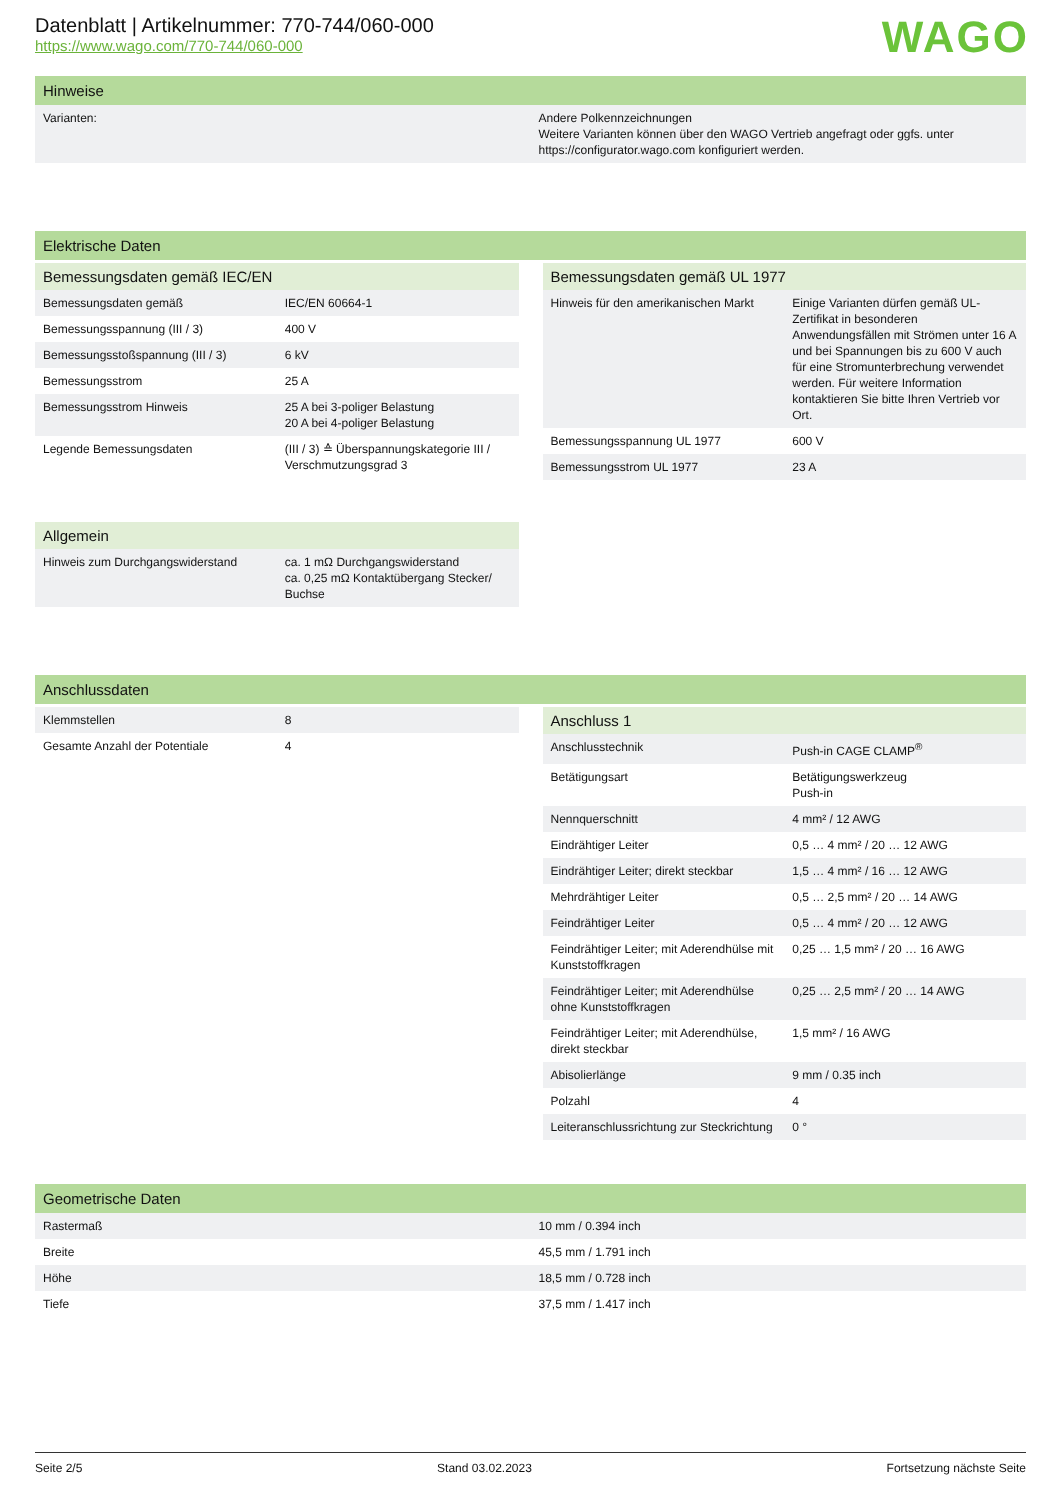WAGO
Datenblatt | Artikelnummer: 770-744/060-000
https://www.wago.com/770-744/060-000
Hinweise
| Varianten: | Andere Polkennzeichnungen Weitere Varianten können über den WAGO Vertrieb angefragt oder ggfs. unter https://configurator.wago.com konfiguriert werden. |
Elektrische Daten
Bemessungsdaten gemäß IEC/EN
| Bemessungsdaten gemäß | IEC/EN 60664-1 |
| Bemessungsspannung (III / 3) | 400 V |
| Bemessungsstoßspannung (III / 3) | 6 kV |
| Bemessungsstrom | 25 A |
| Bemessungsstrom Hinweis | 25 A bei 3-poliger Belastung 20 A bei 4-poliger Belastung |
| Legende Bemessungsdaten | (III / 3) ≙ Überspannungskategorie III / Verschmutzungsgrad 3 |
Allgemein
| Hinweis zum Durchgangswiderstand | ca. 1 mΩ Durchgangswiderstand ca. 0,25 mΩ Kontaktübergang Stecker/ Buchse |
Bemessungsdaten gemäß UL 1977
| Hinweis für den amerikanischen Markt | Einige Varianten dürfen gemäß UL-Zertifikat in besonderen Anwendungsfällen mit Strömen unter 16 A und bei Spannungen bis zu 600 V auch für eine Stromunterbrechung verwendet werden. Für weitere Information kontaktieren Sie bitte Ihren Vertrieb vor Ort. |
| Bemessungsspannung UL 1977 | 600 V |
| Bemessungsstrom UL 1977 | 23 A |
Anschlussdaten
| Klemmstellen | 8 |
| Gesamte Anzahl der Potentiale | 4 |
Anschluss 1
| Anschlusstechnik | Push-in CAGE CLAMP<sup>®</sup> |
| Betätigungsart | Betätigungswerkzeug Push-in |
| Nennquerschnitt | 4 mm² / 12 AWG |
| Eindrähtiger Leiter | 0,5 … 4 mm² / 20 … 12 AWG |
| Eindrähtiger Leiter; direkt steckbar | 1,5 … 4 mm² / 16 … 12 AWG |
| Mehrdrähtiger Leiter | 0,5 … 2,5 mm² / 20 … 14 AWG |
| Feindrähtiger Leiter | 0,5 … 4 mm² / 20 … 12 AWG |
| Feindrähtiger Leiter; mit Aderendhülse mit Kunststoffkragen | 0,25 … 1,5 mm² / 20 … 16 AWG |
| Feindrähtiger Leiter; mit Aderendhülse ohne Kunststoffkragen | 0,25 … 2,5 mm² / 20 … 14 AWG |
| Feindrähtiger Leiter; mit Aderendhülse, direkt steckbar | 1,5 mm² / 16 AWG |
| Abisolierlänge | 9 mm / 0.35 inch |
| Polzahl | 4 |
| Leiteranschlussrichtung zur Steckrichtung | 0 ° |
Geometrische Daten
| Rastermaß | 10 mm / 0.394 inch |
| Breite | 45,5 mm / 1.791 inch |
| Höhe | 18,5 mm / 0.728 inch |
| Tiefe | 37,5 mm / 1.417 inch |
Seite 2/5 Stand 03.02.2023 Fortsetzung nächste Seite